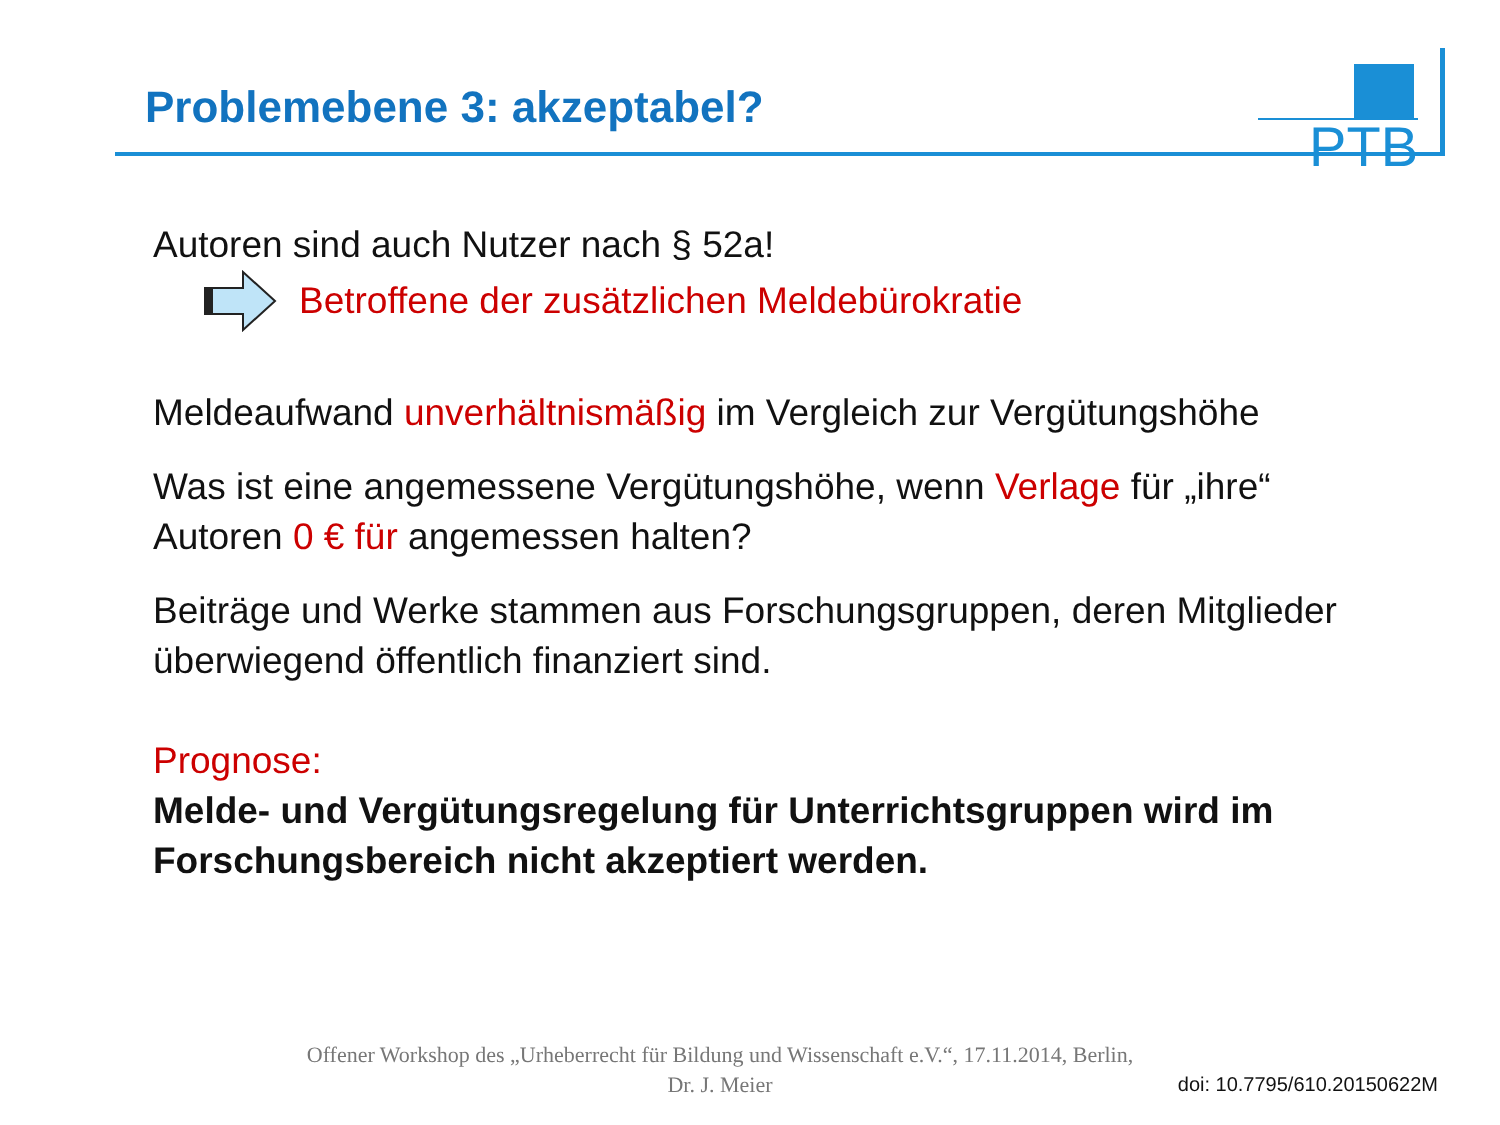Problemebene 3: akzeptabel? PTB
Autoren sind auch Nutzer nach § 52a!
Betroffene der zusätzlichen Meldebürokratie
Meldeaufwand unverhältnismäßig im Vergleich zur Vergütungshöhe
Was ist eine angemessene Vergütungshöhe, wenn Verlage für „ihre“
Autoren 0 € für angemessen halten?
Beiträge und Werke stammen aus Forschungsgruppen, deren Mitglieder
überwiegend öffentlich finanziert sind.
Prognose:
Melde- und Vergütungsregelung für Unterrichtsgruppen wird im
Forschungsbereich nicht akzeptiert werden.
Offener Workshop des „Urheberrecht für Bildung und Wissenschaft e.V.“, 17.11.2014, Berlin,
Dr. J. Meier
doi: 10.7795/610.20150622M